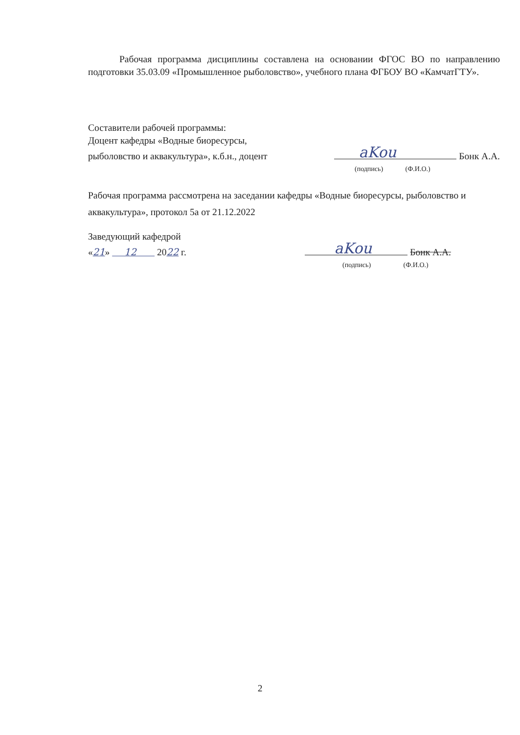Рабочая программа дисциплины составлена на основании ФГОС ВО по направлению подготовки 35.03.09 «Промышленное рыболовство», учебного плана ФГБОУ ВО «КамчатГТУ».
Составители рабочей программы:
Доцент кафедры «Водные биоресурсы,
рыболовство и аквакультура», к.б.н., доцент
aKou Бонк А.А.
(подпись) (Ф.И.О.)
Рабочая программа рассмотрена на заседании кафедры «Водные биоресурсы, рыболовство и аквакультура», протокол 5а от 21.12.2022
Заведующий кафедрой
«21» 12 2022 г.
aKou Бонк А.А.
(подпись) (Ф.И.О.)
2